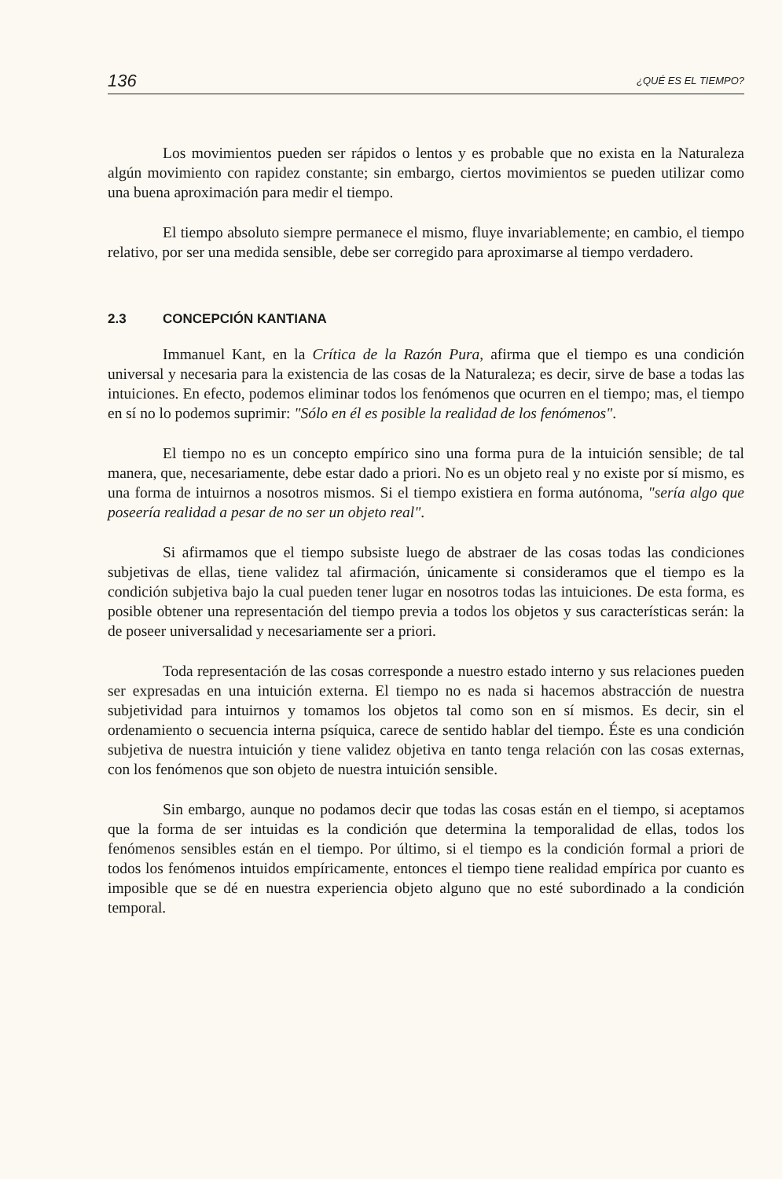136 ¿QUÉ ES EL TIEMPO?
Los movimientos pueden ser rápidos o lentos y es probable que no exista en la Naturaleza algún movimiento con rapidez constante; sin embargo, ciertos movimientos se pueden utilizar como una buena aproximación para medir el tiempo.
El tiempo absoluto siempre permanece el mismo, fluye invariablemente; en cambio, el tiempo relativo, por ser una medida sensible, debe ser corregido para aproximarse al tiempo verdadero.
2.3 CONCEPCIÓN KANTIANA
Immanuel Kant, en la Crítica de la Razón Pura, afirma que el tiempo es una condición universal y necesaria para la existencia de las cosas de la Naturaleza; es decir, sirve de base a todas las intuiciones. En efecto, podemos eliminar todos los fenómenos que ocurren en el tiempo; mas, el tiempo en sí no lo podemos suprimir: "Sólo en él es posible la realidad de los fenómenos".
El tiempo no es un concepto empírico sino una forma pura de la intuición sensible; de tal manera, que, necesariamente, debe estar dado a priori. No es un objeto real y no existe por sí mismo, es una forma de intuirnos a nosotros mismos. Si el tiempo existiera en forma autónoma, "sería algo que poseería realidad a pesar de no ser un objeto real".
Si afirmamos que el tiempo subsiste luego de abstraer de las cosas todas las condiciones subjetivas de ellas, tiene validez tal afirmación, únicamente si consideramos que el tiempo es la condición subjetiva bajo la cual pueden tener lugar en nosotros todas las intuiciones. De esta forma, es posible obtener una representación del tiempo previa a todos los objetos y sus características serán: la de poseer universalidad y necesariamente ser a priori.
Toda representación de las cosas corresponde a nuestro estado interno y sus relaciones pueden ser expresadas en una intuición externa. El tiempo no es nada si hacemos abstracción de nuestra subjetividad para intuirnos y tomamos los objetos tal como son en sí mismos. Es decir, sin el ordenamiento o secuencia interna psíquica, carece de sentido hablar del tiempo. Éste es una condición subjetiva de nuestra intuición y tiene validez objetiva en tanto tenga relación con las cosas externas, con los fenómenos que son objeto de nuestra intuición sensible.
Sin embargo, aunque no podamos decir que todas las cosas están en el tiempo, si aceptamos que la forma de ser intuidas es la condición que determina la temporalidad de ellas, todos los fenómenos sensibles están en el tiempo. Por último, si el tiempo es la condición formal a priori de todos los fenómenos intuidos empíricamente, entonces el tiempo tiene realidad empírica por cuanto es imposible que se dé en nuestra experiencia objeto alguno que no esté subordinado a la condición temporal.